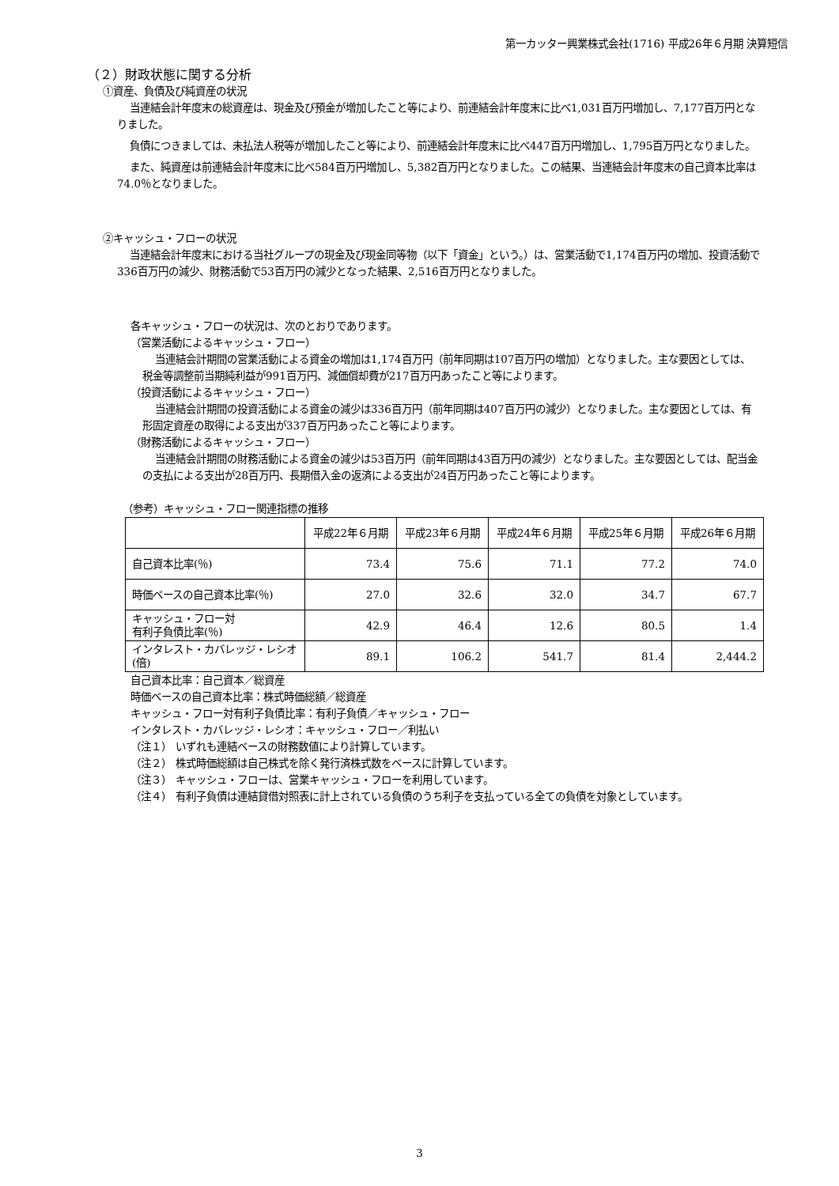第一カッター興業株式会社(1716) 平成26年６月期 決算短信
（２）財政状態に関する分析
①資産、負債及び純資産の状況
当連結会計年度末の総資産は、現金及び預金が増加したこと等により、前連結会計年度末に比べ1,031百万円増加し、7,177百万円となりました。
負債につきましては、未払法人税等が増加したこと等により、前連結会計年度末に比べ447百万円増加し、1,795百万円となりました。
また、純資産は前連結会計年度末に比べ584百万円増加し、5,382百万円となりました。この結果、当連結会計年度末の自己資本比率は74.0％となりました。
②キャッシュ・フローの状況
当連結会計年度末における当社グループの現金及び現金同等物（以下「資金」という。）は、営業活動で1,174百万円の増加、投資活動で336百万円の減少、財務活動で53百万円の減少となった結果、2,516百万円となりました。
各キャッシュ・フローの状況は、次のとおりであります。
（営業活動によるキャッシュ・フロー）
当連結会計期間の営業活動による資金の増加は1,174百万円（前年同期は107百万円の増加）となりました。主な要因としては、税金等調整前当期純利益が991百万円、減価償却費が217百万円あったこと等によります。
（投資活動によるキャッシュ・フロー）
当連結会計期間の投資活動による資金の減少は336百万円（前年同期は407百万円の減少）となりました。主な要因としては、有形固定資産の取得による支出が337百万円あったこと等によります。
（財務活動によるキャッシュ・フロー）
当連結会計期間の財務活動による資金の減少は53百万円（前年同期は43百万円の減少）となりました。主な要因としては、配当金の支払による支出が28百万円、長期借入金の返済による支出が24百万円あったこと等によります。
（参考）キャッシュ・フロー関連指標の推移
| | 平成22年６月期 | 平成23年６月期 | 平成24年６月期 | 平成25年６月期 | 平成26年６月期 |
| --- | --- | --- | --- | --- | --- |
| 自己資本比率(％) | 73.4 | 75.6 | 71.1 | 77.2 | 74.0 |
| 時価ベースの自己資本比率(％) | 27.0 | 32.6 | 32.0 | 34.7 | 67.7 |
| キャッシュ・フロー対 有利子負債比率(％) | 42.9 | 46.4 | 12.6 | 80.5 | 1.4 |
| インタレスト・カバレッジ・レシオ(倍) | 89.1 | 106.2 | 541.7 | 81.4 | 2,444.2 |
自己資本比率：自己資本／総資産
時価ベースの自己資本比率：株式時価総額／総資産
キャッシュ・フロー対有利子負債比率：有利子負債／キャッシュ・フロー
インタレスト・カバレッジ・レシオ：キャッシュ・フロー／利払い
（注１） いずれも連結ベースの財務数値により計算しています。
（注２） 株式時価総額は自己株式を除く発行済株式数をベースに計算しています。
（注３） キャッシュ・フローは、営業キャッシュ・フローを利用しています。
（注４） 有利子負債は連結貸借対照表に計上されている負債のうち利子を支払っている全ての負債を対象としています。
3